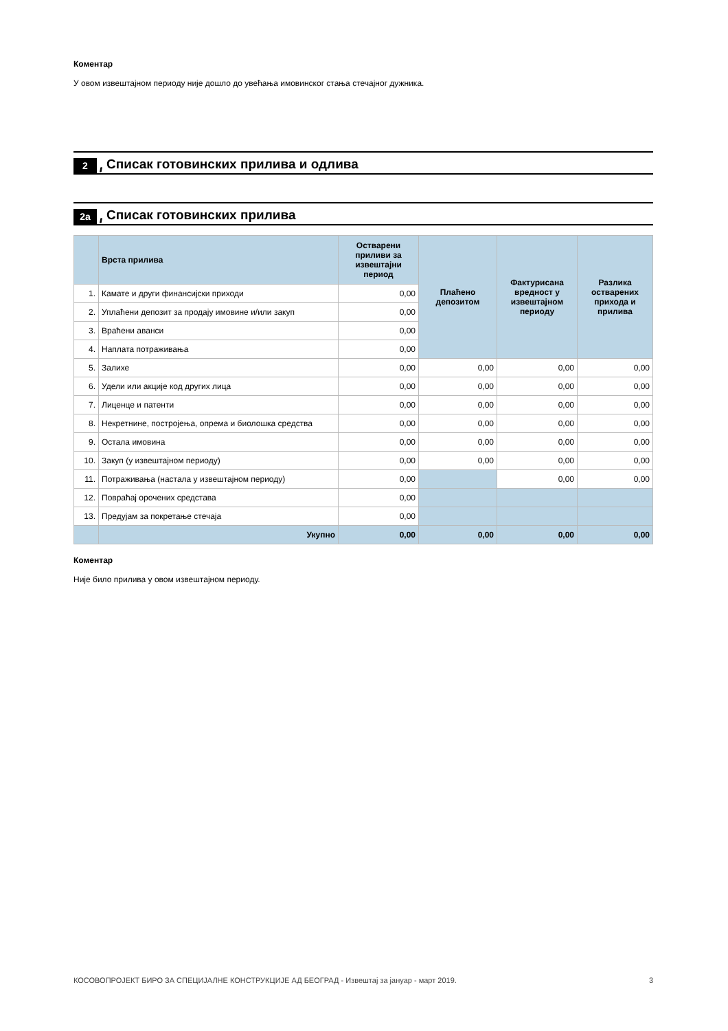Коментар
У овом извештајном периоду није дошло до увећања имовинског стања стечајног дужника.
2 //// Списак готовинских прилива и одлива
2а //// Списак готовинских прилива
| | Врста прилива | Остварени приливи за извештајни период | Плаћено депозитом | Фактурисана вредност у извештајном периоду | Разлика остварених прихода и прилива |
| --- | --- | --- | --- | --- | --- |
| 1. | Камате и други финансијски приходи | 0,00 | | | |
| 2. | Уплаћени депозит за продају имовине и/или закуп | 0,00 | | | |
| 3. | Враћени аванси | 0,00 | | | |
| 4. | Наплата потраживања | 0,00 | | | |
| 5. | Залихе | 0,00 | 0,00 | 0,00 | 0,00 |
| 6. | Удели или акције код других лица | 0,00 | 0,00 | 0,00 | 0,00 |
| 7. | Лиценце и патенти | 0,00 | 0,00 | 0,00 | 0,00 |
| 8. | Некретнине, постројења, опрема и биолошка средства | 0,00 | 0,00 | 0,00 | 0,00 |
| 9. | Остала имовина | 0,00 | 0,00 | 0,00 | 0,00 |
| 10. | Закуп (у извештајном периоду) | 0,00 | 0,00 | 0,00 | 0,00 |
| 11. | Потраживања (настала у извештајном периоду) | 0,00 | | 0,00 | 0,00 |
| 12. | Повраћај орочених средстава | 0,00 | | | |
| 13. | Предујам за покретање стечаја | 0,00 | | | |
| | Укупно | 0,00 | 0,00 | 0,00 | 0,00 |
Коментар
Није било прилива у овом извештајном периоду.
КОСОВОПРОЈЕКТ БИРО ЗА СПЕЦИЈАЛНЕ КОНСТРУКЦИЈЕ АД БЕОГРАД - Извештај за јануар - март 2019. 3